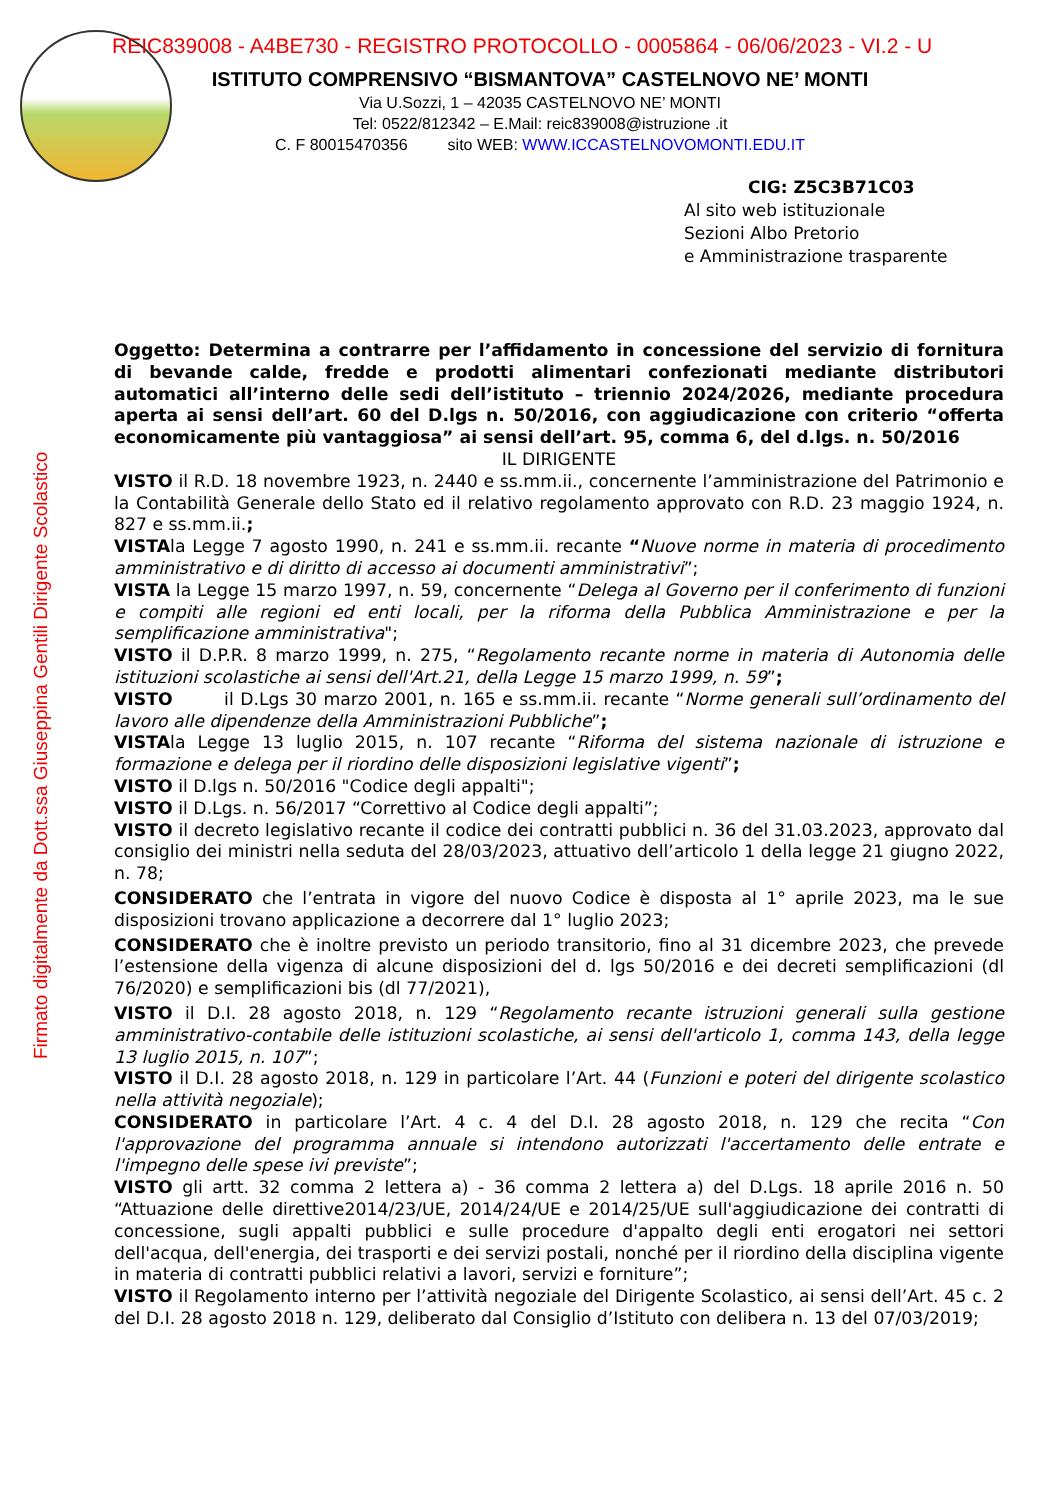REIC839008 - A4BE730 - REGISTRO PROTOCOLLO - 0005864 - 06/06/2023 - VI.2 - U
ISTITUTO COMPRENSIVO “BISMANTOVA” CASTELNOVO NE’ MONTI
Via U.Sozzi, 1 – 42035 CASTELNOVO NE’ MONTI
Tel: 0522/812342 – E.Mail: reic839008@istruzione .it
C. F 80015470356 sito WEB: WWW.ICCASTELNOVOMONTI.EDU.IT
CIG: Z5C3B71C03
Al sito web istituzionale
Sezioni Albo Pretorio
e Amministrazione trasparente
Firmato digitalmente da Dott.ssa Giuseppina Gentili Dirigente Scolastico
Oggetto: Determina a contrarre per l’affidamento in concessione del servizio di fornitura di bevande calde, fredde e prodotti alimentari confezionati mediante distributori automatici all’interno delle sedi dell’istituto – triennio 2024/2026, mediante procedura aperta ai sensi dell’art. 60 del D.lgs n. 50/2016, con aggiudicazione con criterio “offerta economicamente più vantaggiosa” ai sensi dell’art. 95, comma 6, del d.lgs. n. 50/2016
IL DIRIGENTE
VISTO il R.D. 18 novembre 1923, n. 2440 e ss.mm.ii., concernente l’amministrazione del Patrimonio e la Contabilità Generale dello Stato ed il relativo regolamento approvato con R.D. 23 maggio 1924, n. 827 e ss.mm.ii.;
VISTAla Legge 7 agosto 1990, n. 241 e ss.mm.ii. recante “Nuove norme in materia di procedimento amministrativo e di diritto di accesso ai documenti amministrativi”;
VISTA la Legge 15 marzo 1997, n. 59, concernente “Delega al Governo per il conferimento di funzioni e compiti alle regioni ed enti locali, per la riforma della Pubblica Amministrazione e per la semplificazione amministrativa";
VISTO il D.P.R. 8 marzo 1999, n. 275, “Regolamento recante norme in materia di Autonomia delle istituzioni scolastiche ai sensi dell'Art.21, della Legge 15 marzo 1999, n. 59”;
VISTO il D.Lgs 30 marzo 2001, n. 165 e ss.mm.ii. recante “Norme generali sull’ordinamento del lavoro alle dipendenze della Amministrazioni Pubbliche”;
VISTAla Legge 13 luglio 2015, n. 107 recante “Riforma del sistema nazionale di istruzione e formazione e delega per il riordino delle disposizioni legislative vigenti”;
VISTO il D.lgs n. 50/2016 "Codice degli appalti";
VISTO il D.Lgs. n. 56/2017 “Correttivo al Codice degli appalti”;
VISTO il decreto legislativo recante il codice dei contratti pubblici n. 36 del 31.03.2023, approvato dal consiglio dei ministri nella seduta del 28/03/2023, attuativo dell’articolo 1 della legge 21 giugno 2022, n. 78;
CONSIDERATO che l’entrata in vigore del nuovo Codice è disposta al 1° aprile 2023, ma le sue disposizioni trovano applicazione a decorrere dal 1° luglio 2023;
CONSIDERATO che è inoltre previsto un periodo transitorio, fino al 31 dicembre 2023, che prevede l’estensione della vigenza di alcune disposizioni del d. lgs 50/2016 e dei decreti semplificazioni (dl 76/2020) e semplificazioni bis (dl 77/2021),
VISTO il D.I. 28 agosto 2018, n. 129 “Regolamento recante istruzioni generali sulla gestione amministrativo-contabile delle istituzioni scolastiche, ai sensi dell'articolo 1, comma 143, della legge 13 luglio 2015, n. 107”;
VISTO il D.I. 28 agosto 2018, n. 129 in particolare l’Art. 44 (Funzioni e poteri del dirigente scolastico nella attività negoziale);
CONSIDERATO in particolare l’Art. 4 c. 4 del D.I. 28 agosto 2018, n. 129 che recita “Con l'approvazione del programma annuale si intendono autorizzati l'accertamento delle entrate e l'impegno delle spese ivi previste”;
VISTO gli artt. 32 comma 2 lettera a) - 36 comma 2 lettera a) del D.Lgs. 18 aprile 2016 n. 50 “Attuazione delle direttive2014/23/UE, 2014/24/UE e 2014/25/UE sull'aggiudicazione dei contratti di concessione, sugli appalti pubblici e sulle procedure d'appalto degli enti erogatori nei settori dell'acqua, dell'energia, dei trasporti e dei servizi postali, nonché per il riordino della disciplina vigente in materia di contratti pubblici relativi a lavori, servizi e forniture”;
VISTO il Regolamento interno per l’attività negoziale del Dirigente Scolastico, ai sensi dell’Art. 45 c. 2 del D.I. 28 agosto 2018 n. 129, deliberato dal Consiglio d’Istituto con delibera n. 13 del 07/03/2019;